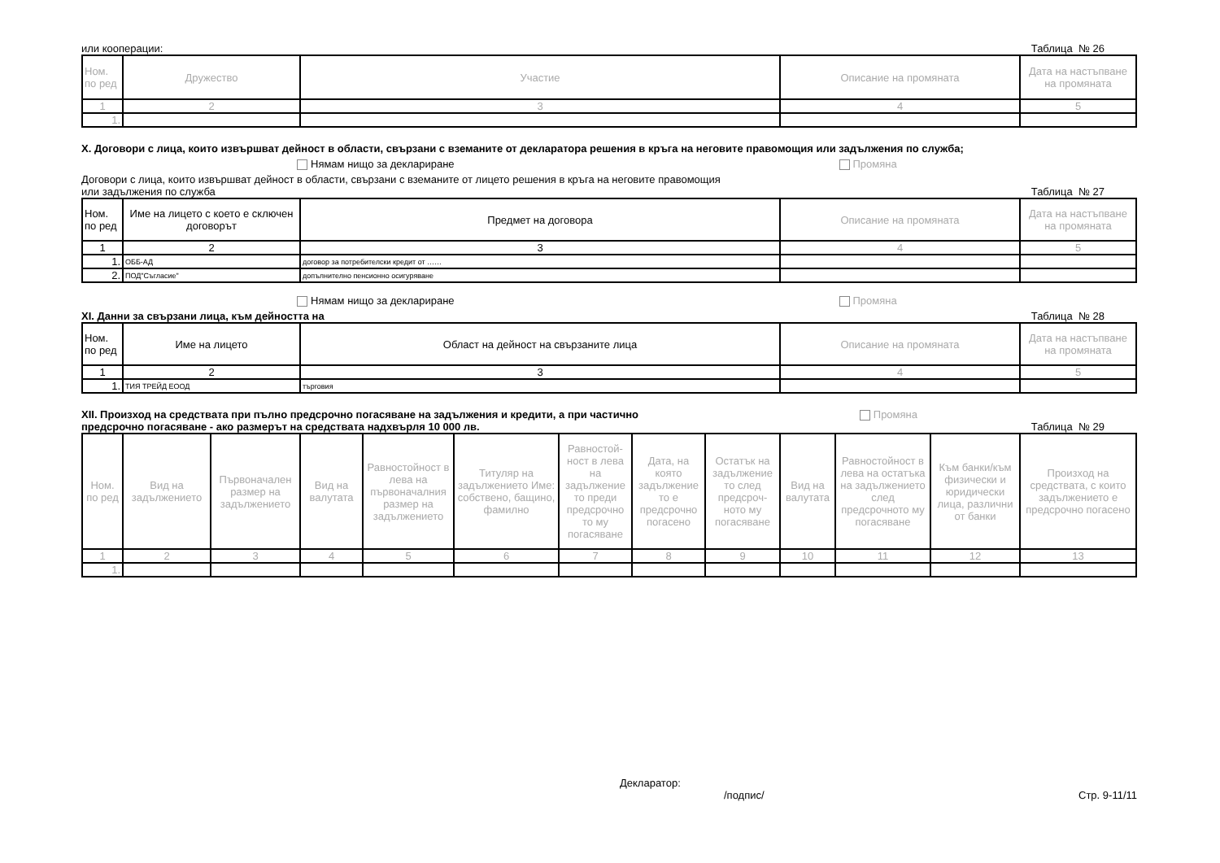или кооперации: Таблица № 26
| Ном. по ред | Дружество | Участие | Описание на промяната | Дата на настъпване на промяната |
| --- | --- | --- | --- | --- |
| 1 | 2 | 3 | 4 | 5 |
| 1. | | | | |
X. Договори с лица, които извършват дейност в области, свързани с вземаните от декларатора решения в кръга на неговите правомощия или задължения по служба;
Нямам нищо за деклариране Промяна
Договори с лица, които извършват дейност в области, свързани с вземаните от лицето решения в кръга на неговите правомощия
или задължения по служба Таблица № 27
| Ном. по ред | Име на лицето с което е сключен договорът | Предмет на договора | Описание на промяната | Дата на настъпване на промяната |
| --- | --- | --- | --- | --- |
| 1 | 2 | 3 | 4 | 5 |
| 1. | ОББ-АД | договор за потребителски кредит от …… | | |
| 2. | ПОД"Съгласие" | допълнително пенсионно осигуряване | | |
Нямам нищо за деклариране Промяна
XI. Данни за свързани лица, към дейността на Таблица № 28
| Ном. по ред | Име на лицето | Област на дейност на свързаните лица | Описание на промяната | Дата на настъпване на промяната |
| --- | --- | --- | --- | --- |
| 1 | 2 | 3 | 4 | 5 |
| 1. | ТИЯ ТРЕЙД ЕООД | търговия | | |
XII. Произход на средствата при пълно предсрочно погасяване на задължения и кредити, а при частично Промяна
предсрочно погасяване - ако размерът на средствата надхвърля 10 000 лв. Таблица № 29
| Ном. по ред | Вид на задължението | Първоначален размер на задължението | Вид на валутата | Равностойност в лева на първоначалния размер на задължението | Титуляр на задължението Име: собствено, бащино, фамилно | Равностой-ност в лева на задължение то преди предсрочно то му погасяване | Дата, на която задължение то е предсрочно погасено | Остатък на задължение то след предсроч-ното му погасяване | Вид на валутата | Равностойност в лева на остатъка на задължението след предсрочното му погасяване | Към банки/към физически и юридически лица, различни от банки | Произход на средствата, с които задължението е предсрочно погасено |
| --- | --- | --- | --- | --- | --- | --- | --- | --- | --- | --- | --- | --- |
| 1 | 2 | 3 | 4 | 5 | 6 | 7 | 8 | 9 | 10 | 11 | 12 | 13 |
| 1. | | | | | | | | | | | | |
Декларатор:
/подпис/ Стр. 9-11/11